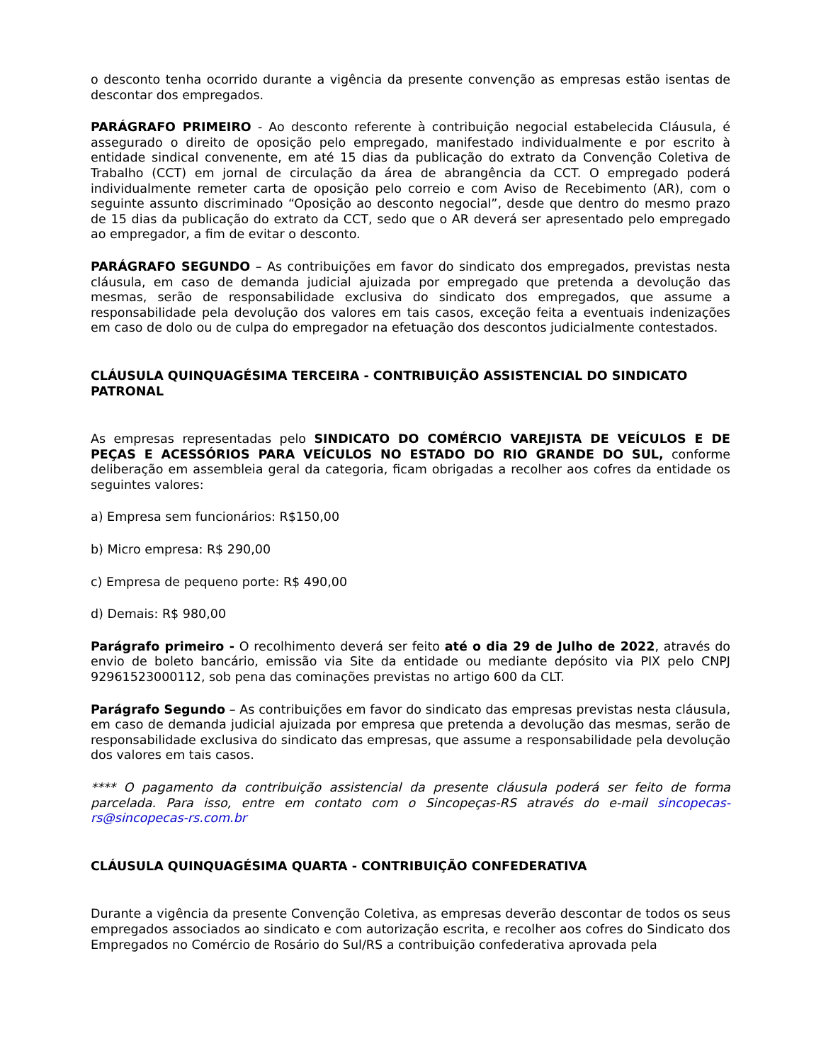o desconto tenha ocorrido durante a vigência da presente convenção as empresas estão isentas de descontar dos empregados.
PARÁGRAFO PRIMEIRO - Ao desconto referente à contribuição negocial estabelecida Cláusula, é assegurado o direito de oposição pelo empregado, manifestado individualmente e por escrito à entidade sindical convenente, em até 15 dias da publicação do extrato da Convenção Coletiva de Trabalho (CCT) em jornal de circulação da área de abrangência da CCT. O empregado poderá individualmente remeter carta de oposição pelo correio e com Aviso de Recebimento (AR), com o seguinte assunto discriminado “Oposição ao desconto negocial”, desde que dentro do mesmo prazo de 15 dias da publicação do extrato da CCT, sedo que o AR deverá ser apresentado pelo empregado ao empregador, a fim de evitar o desconto.
PARÁGRAFO SEGUNDO – As contribuições em favor do sindicato dos empregados, previstas nesta cláusula, em caso de demanda judicial ajuizada por empregado que pretenda a devolução das mesmas, serão de responsabilidade exclusiva do sindicato dos empregados, que assume a responsabilidade pela devolução dos valores em tais casos, exceção feita a eventuais indenizações em caso de dolo ou de culpa do empregador na efetuação dos descontos judicialmente contestados.
CLÁUSULA QUINQUAGÉSIMA TERCEIRA - CONTRIBUIÇÃO ASSISTENCIAL DO SINDICATO PATRONAL
As empresas representadas pelo SINDICATO DO COMÉRCIO VAREJISTA DE VEÍCULOS E DE PEÇAS E ACESSÓRIOS PARA VEÍCULOS NO ESTADO DO RIO GRANDE DO SUL, conforme deliberação em assembleia geral da categoria, ficam obrigadas a recolher aos cofres da entidade os seguintes valores:
a) Empresa sem funcionários: R$150,00
b) Micro empresa: R$ 290,00
c) Empresa de pequeno porte: R$ 490,00
d) Demais: R$ 980,00
Parágrafo primeiro - O recolhimento deverá ser feito até o dia 29 de Julho de 2022, através do envio de boleto bancário, emissão via Site da entidade ou mediante depósito via PIX pelo CNPJ 92961523000112, sob pena das cominações previstas no artigo 600 da CLT.
Parágrafo Segundo – As contribuições em favor do sindicato das empresas previstas nesta cláusula, em caso de demanda judicial ajuizada por empresa que pretenda a devolução das mesmas, serão de responsabilidade exclusiva do sindicato das empresas, que assume a responsabilidade pela devolução dos valores em tais casos.
**** O pagamento da contribuição assistencial da presente cláusula poderá ser feito de forma parcelada. Para isso, entre em contato com o Sincopeças-RS através do e-mail sincopecas-rs@sincopecas-rs.com.br
CLÁUSULA QUINQUAGÉSIMA QUARTA - CONTRIBUIÇÃO CONFEDERATIVA
Durante a vigência da presente Convenção Coletiva, as empresas deverão descontar de todos os seus empregados associados ao sindicato e com autorização escrita, e recolher aos cofres do Sindicato dos Empregados no Comércio de Rosário do Sul/RS a contribuição confederativa aprovada pela